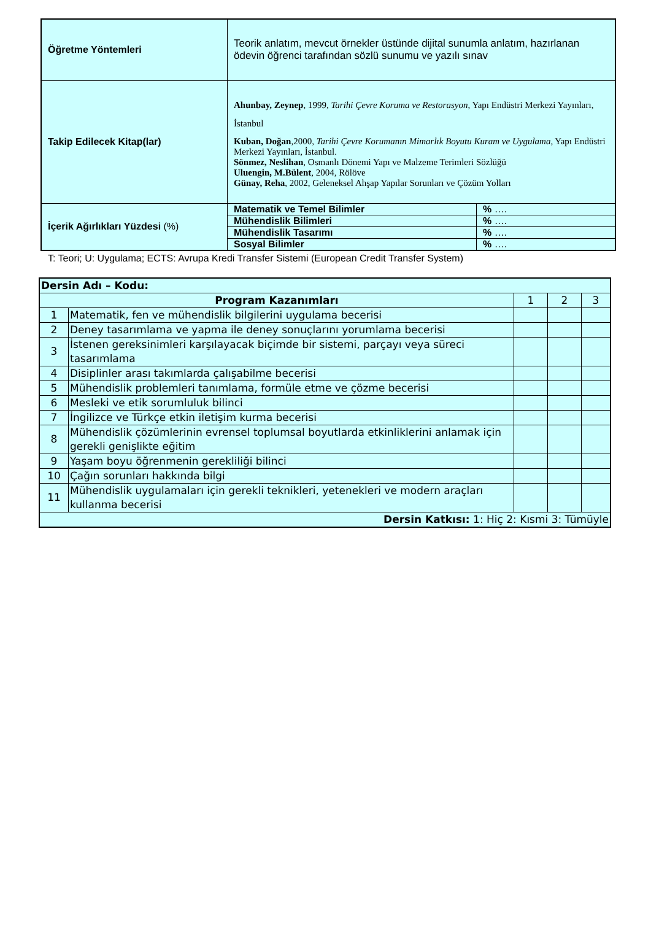| Öğretme Yöntemleri | Teorik anlatım, mevcut örnekler üstünde dijital sunumla anlatım, hazırlanan ödevin öğrenci tarafından sözlü sunumu ve yazılı sınav | |
| Takip Edilecek Kitap(lar) | Ahunbay, Zeynep , 1999, Tarihi Çevre Koruma ve Restorasyon , Yapı Endüstri Merkezi Yayınları, İstanbul Kuban, Doğan ,2000, Tarihi Çevre Korumanın Mimarlık Boyutu Kuram ve Uygulama , Yapı Endüstri Merkezi Yayınları, İstanbul. Sönmez, Neslihan , Osmanlı Dönemi Yapı ve Malzeme Terimleri Sözlüğü Uluengin, M.Bülent , 2004, Rölöve Günay, Reha , 2002, Geleneksel Ahşap Yapılar Sorunları ve Çözüm Yolları | |
| İçerik Ağırlıkları Yüzdesi (%) | Matematik ve Temel Bilimler | % …. |
| | Mühendislik Bilimleri | % …. |
| | Mühendislik Tasarımı | % …. |
| | Sosyal Bilimler | % …. |
T: Teori; U: Uygulama; ECTS: Avrupa Kredi Transfer Sistemi (European Credit Transfer System)
| Dersin Adı – Kodu: | | | | |
| Program Kazanımları | | 1 | 2 | 3 |
| 1 | Matematik, fen ve mühendislik bilgilerini uygulama becerisi | | | |
| 2 | Deney tasarımlama ve yapma ile deney sonuçlarını yorumlama becerisi | | | |
| 3 | İstenen gereksinimleri karşılayacak biçimde bir sistemi, parçayı veya süreci tasarımlama | | | |
| 4 | Disiplinler arası takımlarda çalışabilme becerisi | | | |
| 5 | Mühendislik problemleri tanımlama, formüle etme ve çözme becerisi | | | |
| 6 | Mesleki ve etik sorumluluk bilinci | | | |
| 7 | İngilizce ve Türkçe etkin iletişim kurma becerisi | | | |
| 8 | Mühendislik çözümlerinin evrensel toplumsal boyutlarda etkinliklerini anlamak için gerekli genişlikte eğitim | | | |
| 9 | Yaşam boyu öğrenmenin gerekliliği bilinci | | | |
| 10 | Çağın sorunları hakkında bilgi | | | |
| 11 | Mühendislik uygulamaları için gerekli teknikleri, yetenekleri ve modern araçları kullanma becerisi | | | |
| Dersin Katkısı: 1: Hiç 2: Kısmi 3: Tümüyle | | | | |